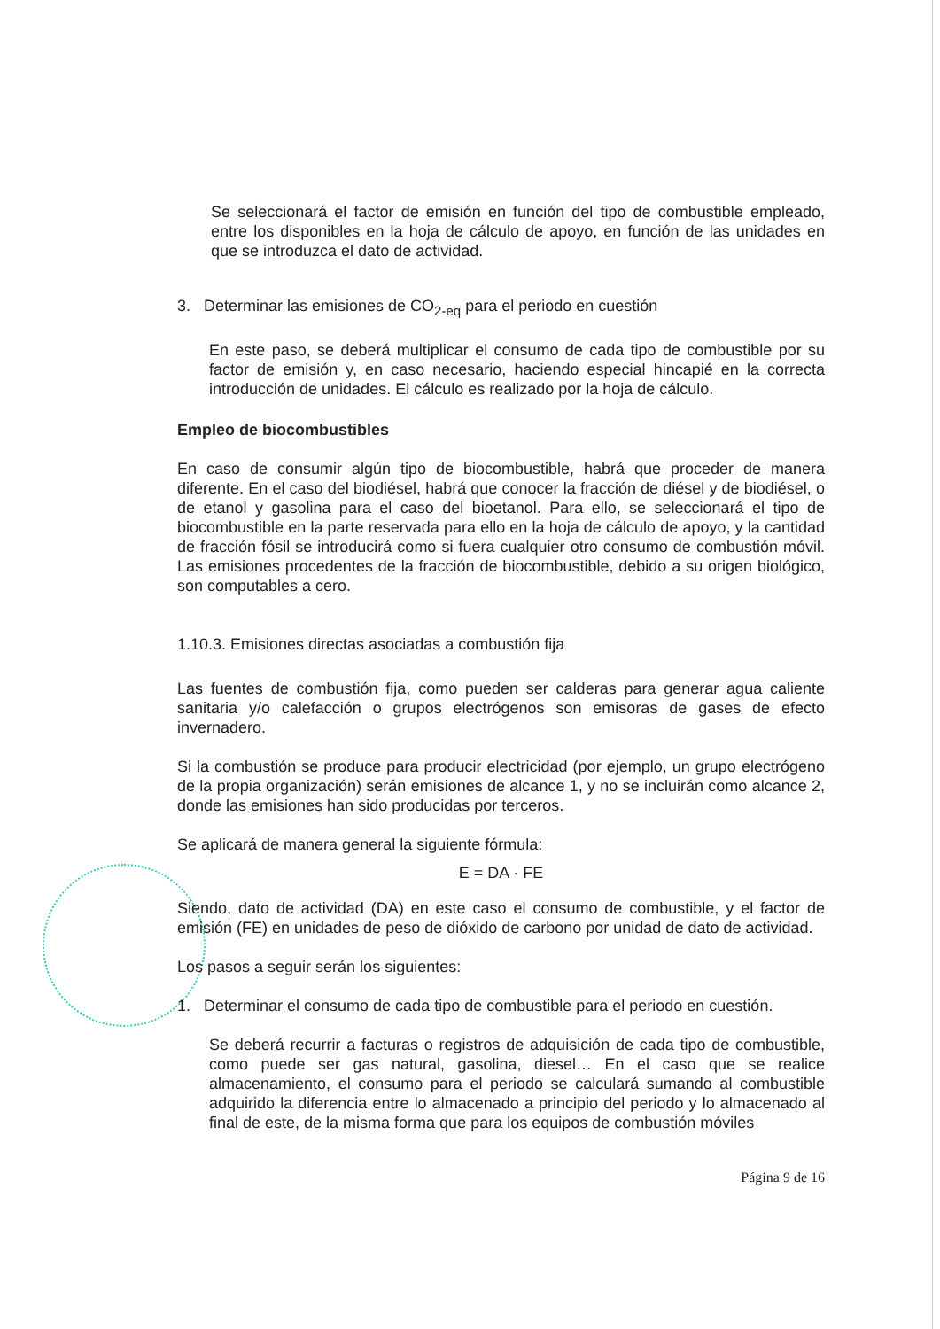Se seleccionará el factor de emisión en función del tipo de combustible empleado, entre los disponibles en la hoja de cálculo de apoyo, en función de las unidades en que se introduzca el dato de actividad.
3. Determinar las emisiones de CO<sub>2-eq</sub> para el periodo en cuestión
En este paso, se deberá multiplicar el consumo de cada tipo de combustible por su factor de emisión y, en caso necesario, haciendo especial hincapié en la correcta introducción de unidades. El cálculo es realizado por la hoja de cálculo.
Empleo de biocombustibles
En caso de consumir algún tipo de biocombustible, habrá que proceder de manera diferente. En el caso del biodiésel, habrá que conocer la fracción de diésel y de biodiésel, o de etanol y gasolina para el caso del bioetanol. Para ello, se seleccionará el tipo de biocombustible en la parte reservada para ello en la hoja de cálculo de apoyo, y la cantidad de fracción fósil se introducirá como si fuera cualquier otro consumo de combustión móvil. Las emisiones procedentes de la fracción de biocombustible, debido a su origen biológico, son computables a cero.
1.10.3. Emisiones directas asociadas a combustión fija
Las fuentes de combustión fija, como pueden ser calderas para generar agua caliente sanitaria y/o calefacción o grupos electrógenos son emisoras de gases de efecto invernadero.
Si la combustión se produce para producir electricidad (por ejemplo, un grupo electrógeno de la propia organización) serán emisiones de alcance 1, y no se incluirán como alcance 2, donde las emisiones han sido producidas por terceros.
Se aplicará de manera general la siguiente fórmula:
E = DA · FE
Siendo, dato de actividad (DA) en este caso el consumo de combustible, y el factor de emisión (FE) en unidades de peso de dióxido de carbono por unidad de dato de actividad.
Los pasos a seguir serán los siguientes:
1. Determinar el consumo de cada tipo de combustible para el periodo en cuestión.
Se deberá recurrir a facturas o registros de adquisición de cada tipo de combustible, como puede ser gas natural, gasolina, diesel… En el caso que se realice almacenamiento, el consumo para el periodo se calculará sumando al combustible adquirido la diferencia entre lo almacenado a principio del periodo y lo almacenado al final de este, de la misma forma que para los equipos de combustión móviles
Página 9 de 16